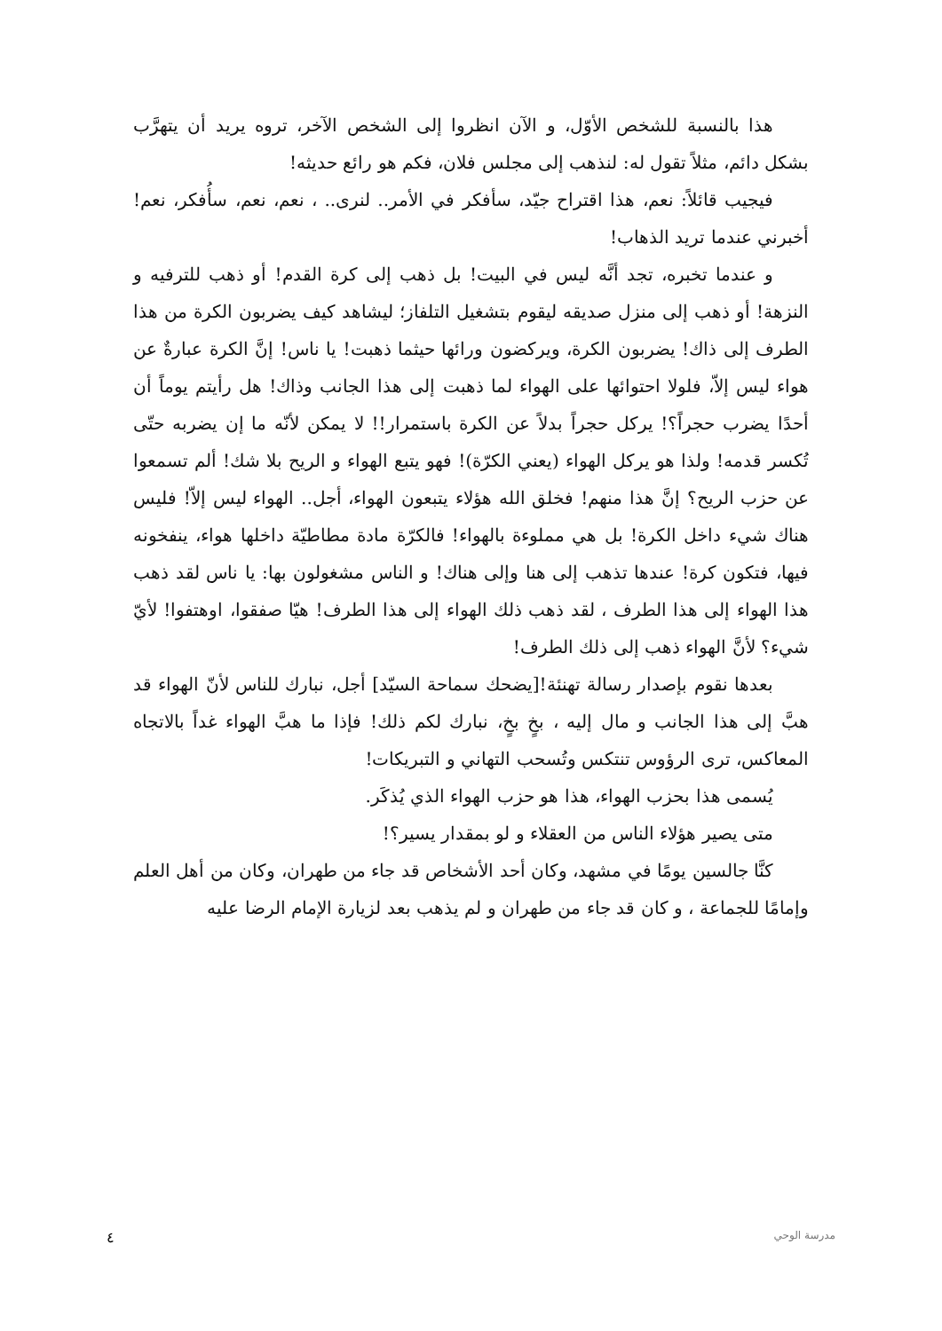هذا بالنسبة للشخص الأوّل، و الآن انظروا إلى الشخص الآخر، تروه يريد أن يتهرَّب بشكل دائم، مثلاً تقول له: لنذهب إلى مجلس فلان، فكم هو رائع حديثه!
فيجيب قائلاً: نعم، هذا اقتراح جيّد، سأفكر في الأمر.. لنرى.. ، نعم، نعم، سأُفكر، نعم! أخبرني عندما تريد الذهاب!
و عندما تخبره، تجد أنَّه ليس في البيت! بل ذهب إلى كرة القدم! أو ذهب للترفيه و النزهة! أو ذهب إلى منزل صديقه ليقوم بتشغيل التلفاز؛ ليشاهد كيف يضربون الكرة من هذا الطرف إلى ذاك! يضربون الكرة، ويركضون ورائها حيثما ذهبت! يا ناس! إنَّ الكرة عبارةٌ عن هواء ليس إلاّ، فلولا احتوائها على الهواء لما ذهبت إلى هذا الجانب وذاك! هل رأيتم يوماً أن أحدًا يضرب حجراً؟! يركل حجراً بدلاً عن الكرة باستمرار!! لا يمكن لأنّه ما إن يضربه حتّى تُكسر قدمه! ولذا هو يركل الهواء (يعني الكرّة)! فهو يتبع الهواء و الريح بلا شك! ألم تسمعوا عن حزب الريح؟ إنَّ هذا منهم! فخلق الله هؤلاء يتبعون الهواء، أجل.. الهواء ليس إلاّ! فليس هناك شيء داخل الكرة! بل هي مملوءة بالهواء! فالكرّة مادة مطاطيّة داخلها هواء، ينفخونه فيها، فتكون كرة! عندها تذهب إلى هنا وإلى هناك! و الناس مشغولون بها: يا ناس لقد ذهب هذا الهواء إلى هذا الطرف ، لقد ذهب ذلك الهواء إلى هذا الطرف! هيّا صفقوا، اوهتفوا! لأيّ شيء؟ لأنَّ الهواء ذهب إلى ذلك الطرف!
بعدها نقوم بإصدار رسالة تهنئة![يضحك سماحة السيّد] أجل، نبارك للناس لأنّ الهواء قد هبَّ إلى هذا الجانب و مال إليه ، بخٍ بخٍ، نبارك لكم ذلك! فإذا ما هبَّ الهواء غداً بالاتجاه المعاكس، ترى الرؤوس تنتكس وتُسحب التهاني و التبريكات!
يُسمى هذا بحزب الهواء، هذا هو حزب الهواء الذي يُذكَر.
متى يصير هؤلاء الناس من العقلاء و لو بمقدار يسير؟!
كنَّا جالسين يومًا في مشهد، وكان أحد الأشخاص قد جاء من طهران، وكان من أهل العلم وإمامًا للجماعة ، و كان قد جاء من طهران و لم يذهب بعد لزيارة الإمام الرضا عليه
٤ مدرسة الوحي